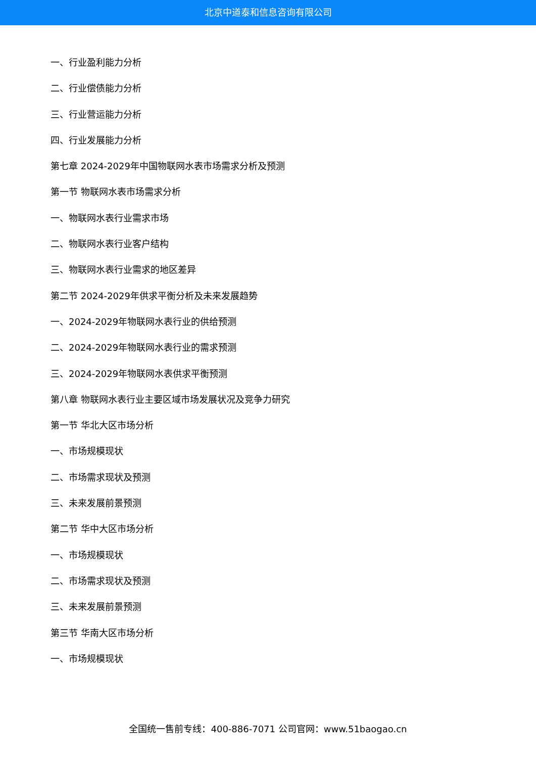北京中道泰和信息咨询有限公司
一、行业盈利能力分析
二、行业偿债能力分析
三、行业营运能力分析
四、行业发展能力分析
第七章 2024-2029年中国物联网水表市场需求分析及预测
第一节 物联网水表市场需求分析
一、物联网水表行业需求市场
二、物联网水表行业客户结构
三、物联网水表行业需求的地区差异
第二节 2024-2029年供求平衡分析及未来发展趋势
一、2024-2029年物联网水表行业的供给预测
二、2024-2029年物联网水表行业的需求预测
三、2024-2029年物联网水表供求平衡预测
第八章 物联网水表行业主要区域市场发展状况及竞争力研究
第一节 华北大区市场分析
一、市场规模现状
二、市场需求现状及预测
三、未来发展前景预测
第二节 华中大区市场分析
一、市场规模现状
二、市场需求现状及预测
三、未来发展前景预测
第三节 华南大区市场分析
一、市场规模现状
全国统一售前专线：400-886-7071 公司官网：www.51baogao.cn